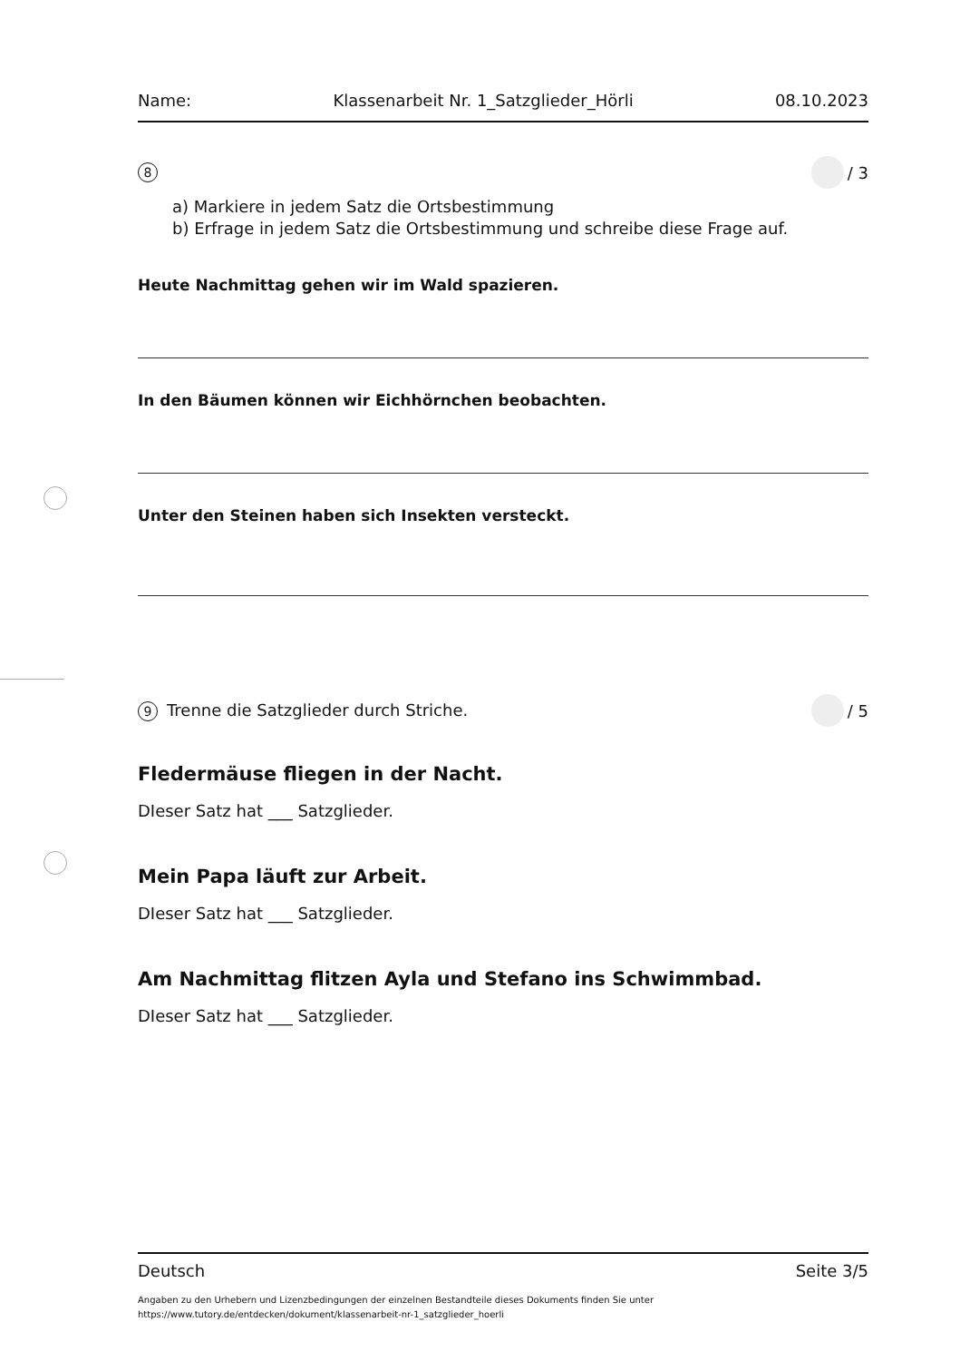Name: Klassenarbeit Nr. 1_Satzglieder_Hörli 08.10.2023
8 / 3
a) Markiere in jedem Satz die Ortsbestimmung
b) Erfrage in jedem Satz die Ortsbestimmung und schreibe diese Frage auf.
Heute Nachmittag gehen wir im Wald spazieren.
In den Bäumen können wir Eichhörnchen beobachten.
Unter den Steinen haben sich Insekten versteckt.
9 Trenne die Satzglieder durch Striche. / 5
Fledermäuse fliegen in der Nacht.
DIeser Satz hat ___ Satzglieder.
Mein Papa läuft zur Arbeit.
DIeser Satz hat ___ Satzglieder.
Am Nachmittag flitzen Ayla und Stefano ins Schwimmbad.
DIeser Satz hat ___ Satzglieder.
Deutsch Seite 3/5
Angaben zu den Urhebern und Lizenzbedingungen der einzelnen Bestandteile dieses Dokuments finden Sie unter
https://www.tutory.de/entdecken/dokument/klassenarbeit-nr-1_satzglieder_hoerli